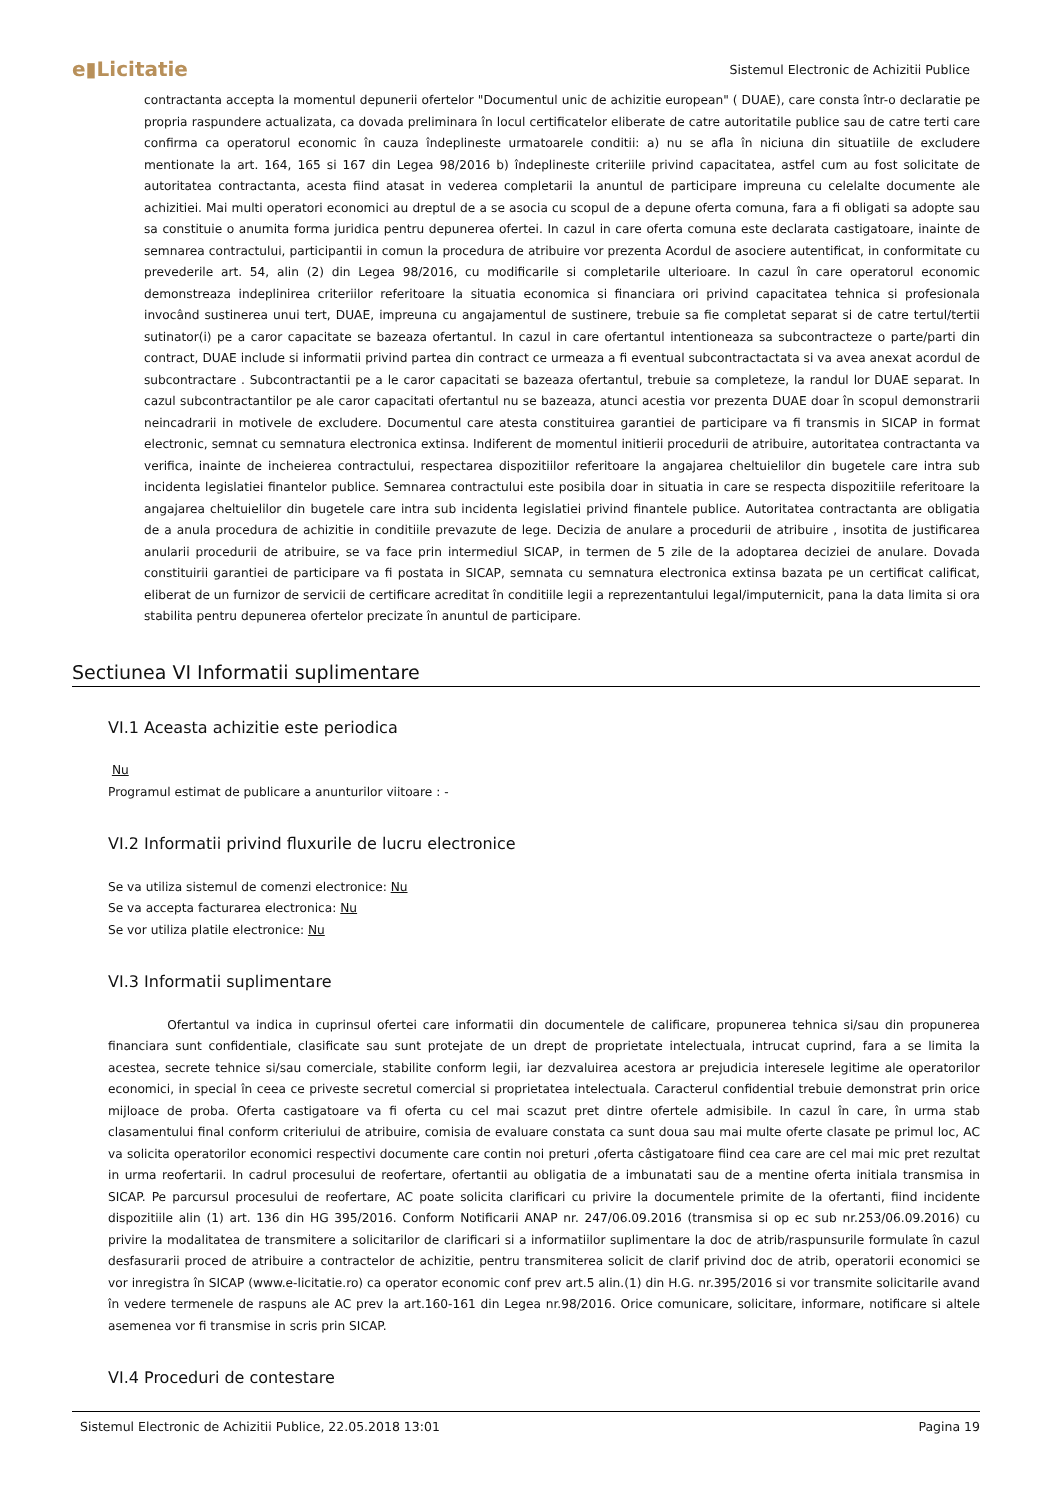e▮Licitatie Sistemul Electronic de Achizitii Publice
contractanta accepta la momentul depunerii ofertelor "Documentul unic de achizitie european" ( DUAE), care consta într-o declaratie pe propria raspundere actualizata, ca dovada preliminara în locul certificatelor eliberate de catre autoritatile publice sau de catre terti care confirma ca operatorul economic în cauza îndeplineste urmatoarele conditii: a) nu se afla în niciuna din situatiile de excludere mentionate la art. 164, 165 si 167 din Legea 98/2016 b) îndeplineste criteriile privind capacitatea, astfel cum au fost solicitate de autoritatea contractanta, acesta fiind atasat in vederea completarii la anuntul de participare impreuna cu celelalte documente ale achizitiei. Mai multi operatori economici au dreptul de a se asocia cu scopul de a depune oferta comuna, fara a fi obligati sa adopte sau sa constituie o anumita forma juridica pentru depunerea ofertei. In cazul in care oferta comuna este declarata castigatoare, inainte de semnarea contractului, participantii in comun la procedura de atribuire vor prezenta Acordul de asociere autentificat, in conformitate cu prevederile art. 54, alin (2) din Legea 98/2016, cu modificarile si completarile ulterioare. In cazul în care operatorul economic demonstreaza indeplinirea criteriilor referitoare la situatia economica si financiara ori privind capacitatea tehnica si profesionala invocând sustinerea unui tert, DUAE, impreuna cu angajamentul de sustinere, trebuie sa fie completat separat si de catre tertul/tertii sutinator(i) pe a caror capacitate se bazeaza ofertantul. In cazul in care ofertantul intentioneaza sa subcontracteze o parte/parti din contract, DUAE include si informatii privind partea din contract ce urmeaza a fi eventual subcontractactata si va avea anexat acordul de subcontractare . Subcontractantii pe a le caror capacitati se bazeaza ofertantul, trebuie sa completeze, la randul lor DUAE separat. In cazul subcontractantilor pe ale caror capacitati ofertantul nu se bazeaza, atunci acestia vor prezenta DUAE doar în scopul demonstrarii neincadrarii in motivele de excludere. Documentul care atesta constituirea garantiei de participare va fi transmis in SICAP in format electronic, semnat cu semnatura electronica extinsa. Indiferent de momentul initierii procedurii de atribuire, autoritatea contractanta va verifica, inainte de incheierea contractului, respectarea dispozitiilor referitoare la angajarea cheltuielilor din bugetele care intra sub incidenta legislatiei finantelor publice. Semnarea contractului este posibila doar in situatia in care se respecta dispozitiile referitoare la angajarea cheltuielilor din bugetele care intra sub incidenta legislatiei privind finantele publice. Autoritatea contractanta are obligatia de a anula procedura de achizitie in conditiile prevazute de lege. Decizia de anulare a procedurii de atribuire , insotita de justificarea anularii procedurii de atribuire, se va face prin intermediul SICAP, in termen de 5 zile de la adoptarea deciziei de anulare. Dovada constituirii garantiei de participare va fi postata in SICAP, semnata cu semnatura electronica extinsa bazata pe un certificat calificat, eliberat de un furnizor de servicii de certificare acreditat în conditiile legii a reprezentantului legal/imputernicit, pana la data limita si ora stabilita pentru depunerea ofertelor precizate în anuntul de participare.
Sectiunea VI Informatii suplimentare
VI.1 Aceasta achizitie este periodica
Nu
Programul estimat de publicare a anunturilor viitoare : -
VI.2 Informatii privind fluxurile de lucru electronice
Se va utiliza sistemul de comenzi electronice: Nu
Se va accepta facturarea electronica: Nu
Se vor utiliza platile electronice: Nu
VI.3 Informatii suplimentare
Ofertantul va indica in cuprinsul ofertei care informatii din documentele de calificare, propunerea tehnica si/sau din propunerea financiara sunt confidentiale, clasificate sau sunt protejate de un drept de proprietate intelectuala, intrucat cuprind, fara a se limita la acestea, secrete tehnice si/sau comerciale, stabilite conform legii, iar dezvaluirea acestora ar prejudicia interesele legitime ale operatorilor economici, in special în ceea ce priveste secretul comercial si proprietatea intelectuala. Caracterul confidential trebuie demonstrat prin orice mijloace de proba. Oferta castigatoare va fi oferta cu cel mai scazut pret dintre ofertele admisibile. In cazul în care, în urma stab clasamentului final conform criteriului de atribuire, comisia de evaluare constata ca sunt doua sau mai multe oferte clasate pe primul loc, AC va solicita operatorilor economici respectivi documente care contin noi preturi ,oferta câstigatoare fiind cea care are cel mai mic pret rezultat in urma reofertarii. In cadrul procesului de reofertare, ofertantii au obligatia de a imbunatati sau de a mentine oferta initiala transmisa in SICAP. Pe parcursul procesului de reofertare, AC poate solicita clarificari cu privire la documentele primite de la ofertanti, fiind incidente dispozitiile alin (1) art. 136 din HG 395/2016. Conform Notificarii ANAP nr. 247/06.09.2016 (transmisa si op ec sub nr.253/06.09.2016) cu privire la modalitatea de transmitere a solicitarilor de clarificari si a informatiilor suplimentare la doc de atrib/raspunsurile formulate în cazul desfasurarii proced de atribuire a contractelor de achizitie, pentru transmiterea solicit de clarif privind doc de atrib, operatorii economici se vor inregistra în SICAP (www.e-licitatie.ro) ca operator economic conf prev art.5 alin.(1) din H.G. nr.395/2016 si vor transmite solicitarile avand în vedere termenele de raspuns ale AC prev la art.160-161 din Legea nr.98/2016. Orice comunicare, solicitare, informare, notificare si altele asemenea vor fi transmise in scris prin SICAP.
VI.4 Proceduri de contestare
Sistemul Electronic de Achizitii Publice, 22.05.2018 13:01 Pagina 19